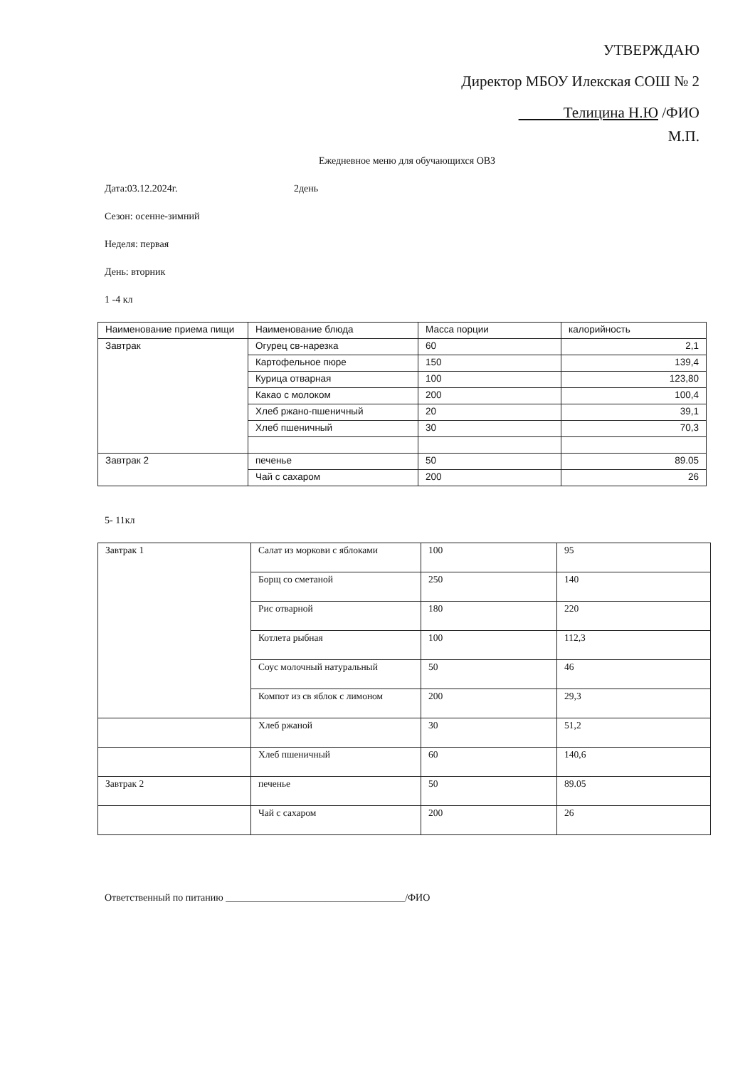УТВЕРЖДАЮ
Директор МБОУ Илекская СОШ № 2
Телицина Н.Ю /ФИО
М.П.
Ежедневное меню для обучающихся ОВЗ
Дата:03.12.2024г. 2день
Сезон: осенне-зимний
Неделя: первая
День: вторник
1 -4 кл
| Наименование приема пищи | Наименование блюда | Масса порции | калорийность |
| Завтрак | Огурец св-нарезка | 60 | 2,1 |
| | Картофельное пюре | 150 | 139,4 |
| | Курица отварная | 100 | 123,80 |
| | Какао с молоком | 200 | 100,4 |
| | Хлеб ржано-пшеничный | 20 | 39,1 |
| | Хлеб пшеничный | 30 | 70,3 |
| Завтрак 2 | печенье | 50 | 89.05 |
| | Чай с сахаром | 200 | 26 |
5- 11кл
| Завтрак 1 | Салат из моркови с яблоками | 100 | 95 |
| | Борщ со сметаной | 250 | 140 |
| | Рис отварной | 180 | 220 |
| | Котлета рыбная | 100 | 112,3 |
| | Соус молочный натуральный | 50 | 46 |
| | Компот из св яблок с лимоном | 200 | 29,3 |
| | Хлеб ржаной | 30 | 51,2 |
| | Хлеб пшеничный | 60 | 140,6 |
| Завтрак 2 | печенье | 50 | 89.05 |
| | Чай с сахаром | 200 | 26 |
Ответственный по питанию ____________________________________/ФИО